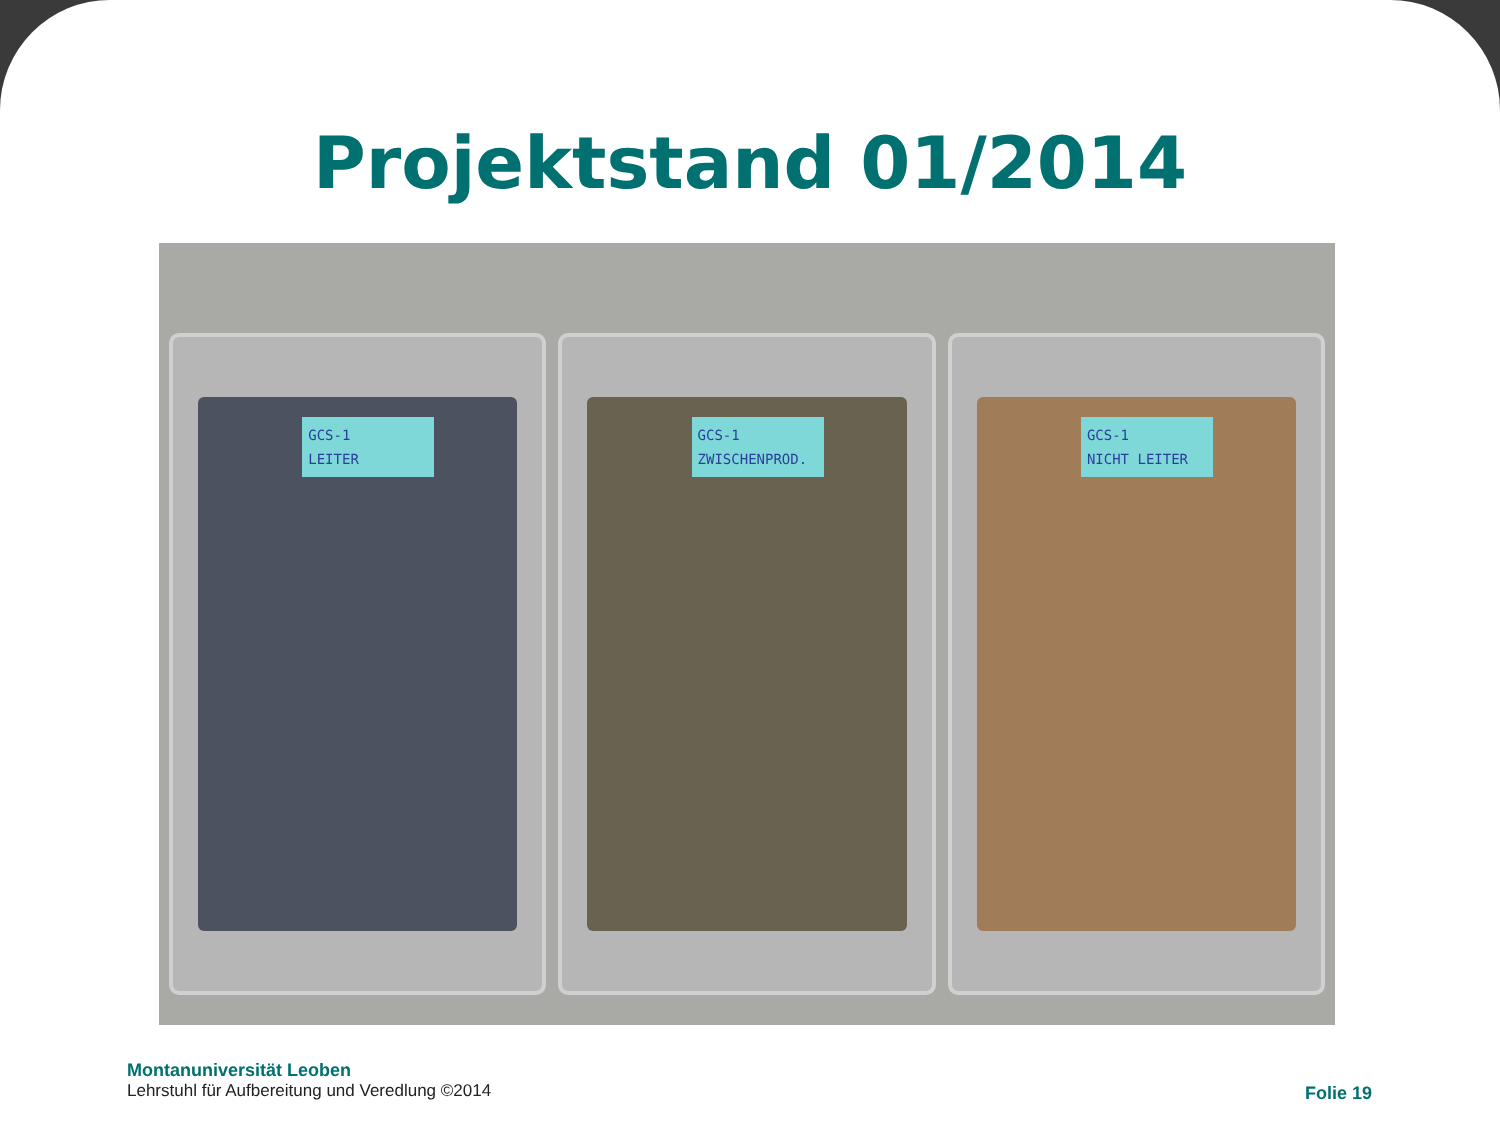Projektstand 01/2014
GCS-1
LEITER
GCS-1
ZWISCHENPROD.
GCS-1
NICHT LEITER
Montanuniversität Leoben
Lehrstuhl für Aufbereitung und Veredlung ©2014
Folie 19